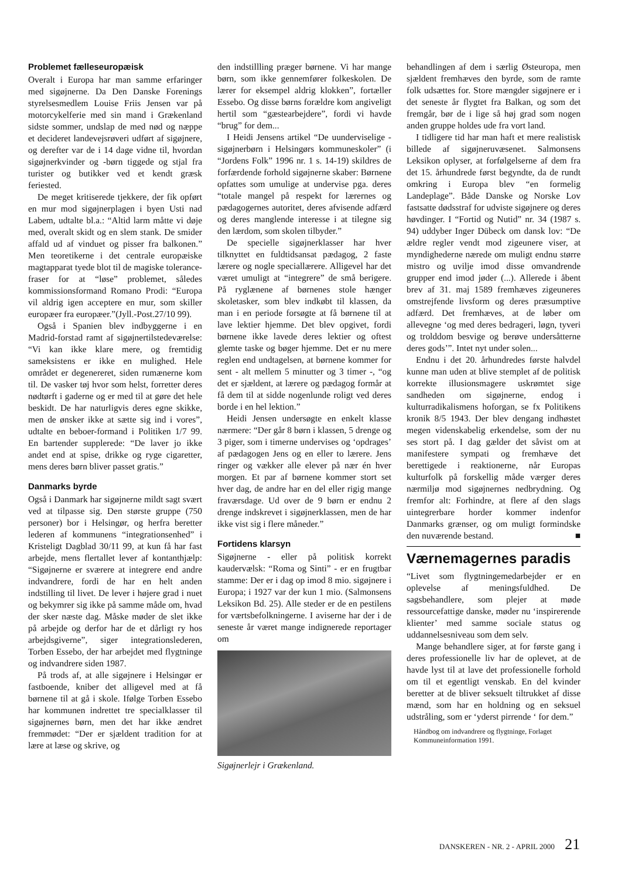Problemet fælleseuropæisk
Overalt i Europa har man samme erfaringer med sigøjnerne. Da Den Danske Forenings styrelsesmedlem Louise Friis Jensen var på motorcykelferie med sin mand i Grækenland sidste sommer, undslap de med nød og næppe et decideret landevejsrøveri udført af sigøjnere, og derefter var de i 14 dage vidne til, hvordan sigøjnerkvinder og -børn tiggede og stjal fra turister og butikker ved et kendt græsk feriested.
De meget kritiserede tjekkere, der fik opført en mur mod sigøjnerplagen i byen Usti nad Labem, udtalte bl.a.: “Altid larm måtte vi døje med, overalt skidt og en slem stank. De smider affald ud af vinduet og pisser fra balkonen.” Men teoretikerne i det centrale europæiske magtapparat tyede blot til de magiske tolerance-fraser for at “løse” problemet, således kommissionsformand Romano Prodi: “Europa vil aldrig igen acceptere en mur, som skiller europæer fra europæer.”(Jyll.-Post.27/10 99).
Også i Spanien blev indbyggerne i en Madrid-forstad ramt af sigøjnertilstedeværelse: “Vi kan ikke klare mere, og fremtidig sameksistens er ikke en mulighed. Hele området er degenereret, siden rumænerne kom til. De vasker tøj hvor som helst, forretter deres nødtørft i gaderne og er med til at gøre det hele beskidt. De har naturligvis deres egne skikke, men de ønsker ikke at sætte sig ind i vores”, udtalte en beboer-formand i Politiken 1/7 99. En bartender supplerede: “De laver jo ikke andet end at spise, drikke og ryge cigaretter, mens deres børn bliver passet gratis.”
Danmarks byrde
Også i Danmark har sigøjnerne mildt sagt svært ved at tilpasse sig. Den største gruppe (750 personer) bor i Helsingør, og herfra beretter lederen af kommunens “integrationsenhed” i Kristeligt Dagblad 30/11 99, at kun få har fast arbejde, mens flertallet lever af kontanthjælp: “Sigøjnerne er sværere at integrere end andre indvandrere, fordi de har en helt anden indstilling til livet. De lever i højere grad i nuet og bekymrer sig ikke på samme måde om, hvad der sker næste dag. Måske møder de slet ikke på arbejde og derfor har de et dårligt ry hos arbejdsgiverne”, siger integrationslederen, Torben Essebo, der har arbejdet med flygtninge og indvandrere siden 1987.
På trods af, at alle sigøjnere i Helsingør er fastboende, kniber det alligevel med at få børnene til at gå i skole. Ifølge Torben Essebo har kommunen indrettet tre specialklasser til sigøjnernes børn, men det har ikke ændret fremmødet: “Der er sjældent tradition for at lære at læse og skrive, og
den indstillling præger børnene. Vi har mange børn, som ikke gennemfører folkeskolen. De lærer for eksempel aldrig klokken”, fortæller Essebo. Og disse børns forældre kom angiveligt hertil som “gæstearbejdere”, fordi vi havde “brug” for dem...
I Heidi Jensens artikel “De uunderviselige - sigøjnerbørn i Helsingørs kommuneskoler” (i “Jordens Folk” 1996 nr. 1 s. 14-19) skildres de forfærdende forhold sigøjnerne skaber: Børnene opfattes som umulige at undervise pga. deres “totale mangel på respekt for lærernes og pædagogernes autoritet, deres afvisende adfærd og deres manglende interesse i at tilegne sig den lærdom, som skolen tilbyder.”
De specielle sigøjnerklasser har hver tilknyttet en fuldtidsansat pædagog, 2 faste lærere og nogle speciallærere. Alligevel har det været umuligt at “integrere” de små berigere. På ryglænene af børnenes stole hænger skoletasker, som blev indkøbt til klassen, da man i en periode forsøgte at få børnene til at lave lektier hjemme. Det blev opgivet, fordi børnene ikke lavede deres lektier og oftest glemte taske og bøger hjemme. Det er nu mere reglen end undtagelsen, at børnene kommer for sent - alt mellem 5 minutter og 3 timer -, “og det er sjældent, at lærere og pædagog formår at få dem til at sidde nogenlunde roligt ved deres borde i en hel lektion.”
Heidi Jensen undersøgte en enkelt klasse nærmere: “Der går 8 børn i klassen, 5 drenge og 3 piger, som i timerne undervises og ‘opdrages’ af pædagogen Jens og en eller to lærere. Jens ringer og vækker alle elever på nær én hver morgen. Et par af børnene kommer stort set hver dag, de andre har en del eller rigig mange fraværsdage. Ud over de 9 børn er endnu 2 drenge indskrevet i sigøjnerklassen, men de har ikke vist sig i flere måneder.”
Fortidens klarsyn
Sigøjnerne - eller på politisk korrekt kaudervælsk: “Roma og Sinti” - er en frugtbar stamme: Der er i dag op imod 8 mio. sigøjnere i Europa; i 1927 var der kun 1 mio. (Salmonsens Leksikon Bd. 25). Alle steder er de en pestilens for værtsbefolkningerne. I aviserne har der i de seneste år været mange indignerede reportager om
Sigøjnerlejr i Grækenland.
behandlingen af dem i særlig Østeuropa, men sjældent fremhæves den byrde, som de ramte folk udsættes for. Store mængder sigøjnere er i det seneste år flygtet fra Balkan, og som det fremgår, bør de i lige så høj grad som nogen anden gruppe holdes ude fra vort land.
I tidligere tid har man haft et mere realistisk billede af sigøjneruvæsenet. Salmonsens Leksikon oplyser, at forfølgelserne af dem fra det 15. århundrede først begyndte, da de rundt omkring i Europa blev “en formelig Landeplage”. Både Danske og Norske Lov fastsatte dødsstraf for udviste sigøjnere og deres høvdinger. I “Fortid og Nutid” nr. 34 (1987 s. 94) uddyber Inger Dübeck om dansk lov: “De ældre regler vendt mod zigeunere viser, at myndighederne nærede om muligt endnu større mistro og uvilje imod disse omvandrende grupper end imod jøder (...). Allerede i åbent brev af 31. maj 1589 fremhæves zigeuneres omstrejfende livsform og deres præsumptive adfærd. Det fremhæves, at de løber om allevegne ‘og med deres bedrageri, løgn, tyveri og trolddom besvige og berøve undersåtterne deres gods’”. Intet nyt under solen...
Endnu i det 20. århundredes første halvdel kunne man uden at blive stemplet af de politisk korrekte illusionsmagere uskrømtet sige sandheden om sigøjnerne, endog i kulturradikalismens hoforgan, se fx Politikens kronik 8/5 1943. Der blev dengang indhøstet megen videnskabelig erkendelse, som der nu ses stort på. I dag gælder det såvist om at manifestere sympati og fremhæve det berettigede i reaktionerne, når Europas kulturfolk på forskellig måde værger deres nærmiljø mod sigøjnernes nedbrydning. Og fremfor alt: Forhindre, at flere af den slags uintegrerbare horder kommer indenfor Danmarks grænser, og om muligt formindske den nuværende bestand. ■
Værnemagernes paradis
“Livet som flygtningemedarbejder er en oplevelse af meningsfuldhed. De sagsbehandlere, som plejer at møde ressourcefattige danske, møder nu ‘inspirerende klienter’ med samme sociale status og uddannelsesniveau som dem selv.
Mange behandlere siger, at for første gang i deres professionelle liv har de oplevet, at de havde lyst til at lave det professionelle forhold om til et egentligt venskab. En del kvinder beretter at de bliver seksuelt tiltrukket af disse mænd, som har en holdning og en seksuel udstråling, som er ‘yderst pirrende ‘ for dem.”
Håndbog om indvandrere og flygtninge, Forlaget Kommuneinformation 1991.
DANSKEREN - NR. 2 - APRIL 2000 21